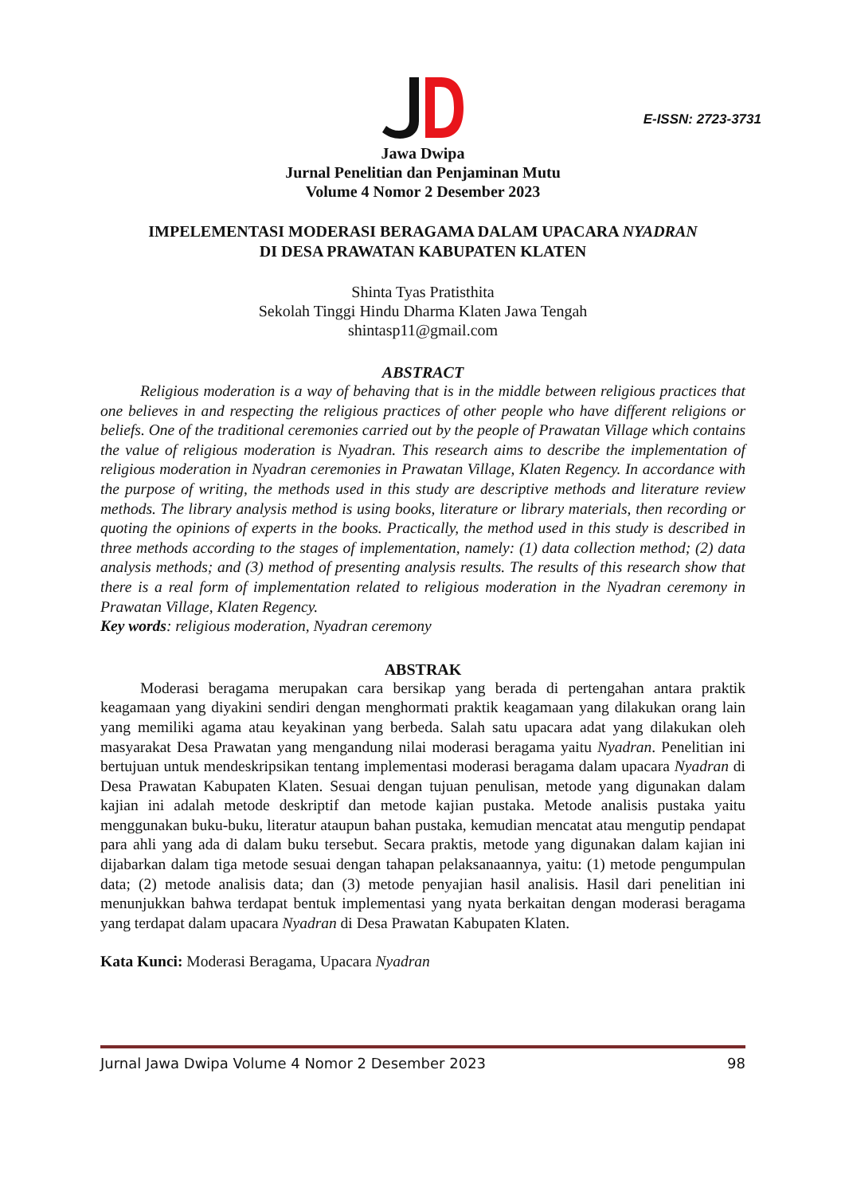E-ISSN: 2723-3731
Jawa Dwipa
Jurnal Penelitian dan Penjaminan Mutu
Volume 4 Nomor 2 Desember 2023
IMPELEMENTASI MODERASI BERAGAMA DALAM UPACARA NYADRAN
DI DESA PRAWATAN KABUPATEN KLATEN
Shinta Tyas Pratisthita
Sekolah Tinggi Hindu Dharma Klaten Jawa Tengah
shintasp11@gmail.com
ABSTRACT
Religious moderation is a way of behaving that is in the middle between religious practices that one believes in and respecting the religious practices of other people who have different religions or beliefs. One of the traditional ceremonies carried out by the people of Prawatan Village which contains the value of religious moderation is Nyadran. This research aims to describe the implementation of religious moderation in Nyadran ceremonies in Prawatan Village, Klaten Regency. In accordance with the purpose of writing, the methods used in this study are descriptive methods and literature review methods. The library analysis method is using books, literature or library materials, then recording or quoting the opinions of experts in the books. Practically, the method used in this study is described in three methods according to the stages of implementation, namely: (1) data collection method; (2) data analysis methods; and (3) method of presenting analysis results. The results of this research show that there is a real form of implementation related to religious moderation in the Nyadran ceremony in Prawatan Village, Klaten Regency.
Key words: religious moderation, Nyadran ceremony
ABSTRAK
Moderasi beragama merupakan cara bersikap yang berada di pertengahan antara praktik keagamaan yang diyakini sendiri dengan menghormati praktik keagamaan yang dilakukan orang lain yang memiliki agama atau keyakinan yang berbeda. Salah satu upacara adat yang dilakukan oleh masyarakat Desa Prawatan yang mengandung nilai moderasi beragama yaitu Nyadran. Penelitian ini bertujuan untuk mendeskripsikan tentang implementasi moderasi beragama dalam upacara Nyadran di Desa Prawatan Kabupaten Klaten. Sesuai dengan tujuan penulisan, metode yang digunakan dalam kajian ini adalah metode deskriptif dan metode kajian pustaka. Metode analisis pustaka yaitu menggunakan buku-buku, literatur ataupun bahan pustaka, kemudian mencatat atau mengutip pendapat para ahli yang ada di dalam buku tersebut. Secara praktis, metode yang digunakan dalam kajian ini dijabarkan dalam tiga metode sesuai dengan tahapan pelaksanaannya, yaitu: (1) metode pengumpulan data; (2) metode analisis data; dan (3) metode penyajian hasil analisis. Hasil dari penelitian ini menunjukkan bahwa terdapat bentuk implementasi yang nyata berkaitan dengan moderasi beragama yang terdapat dalam upacara Nyadran di Desa Prawatan Kabupaten Klaten.
Kata Kunci: Moderasi Beragama, Upacara Nyadran
Jurnal Jawa Dwipa Volume 4 Nomor 2 Desember 2023 98